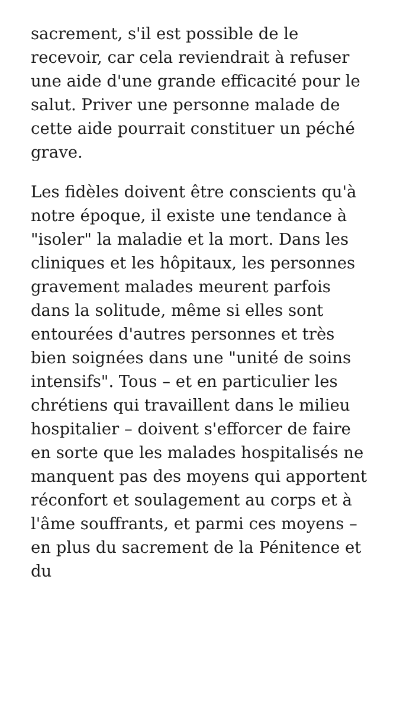sacrement, s'il est possible de le recevoir, car cela reviendrait à refuser une aide d'une grande efficacité pour le salut. Priver une personne malade de cette aide pourrait constituer un péché grave.
Les fidèles doivent être conscients qu'à notre époque, il existe une tendance à "isoler" la maladie et la mort. Dans les cliniques et les hôpitaux, les personnes gravement malades meurent parfois dans la solitude, même si elles sont entourées d'autres personnes et très bien soignées dans une "unité de soins intensifs". Tous – et en particulier les chrétiens qui travaillent dans le milieu hospitalier – doivent s'efforcer de faire en sorte que les malades hospitalisés ne manquent pas des moyens qui apportent réconfort et soulagement au corps et à l'âme souffrants, et parmi ces moyens – en plus du sacrement de la Pénitence et du